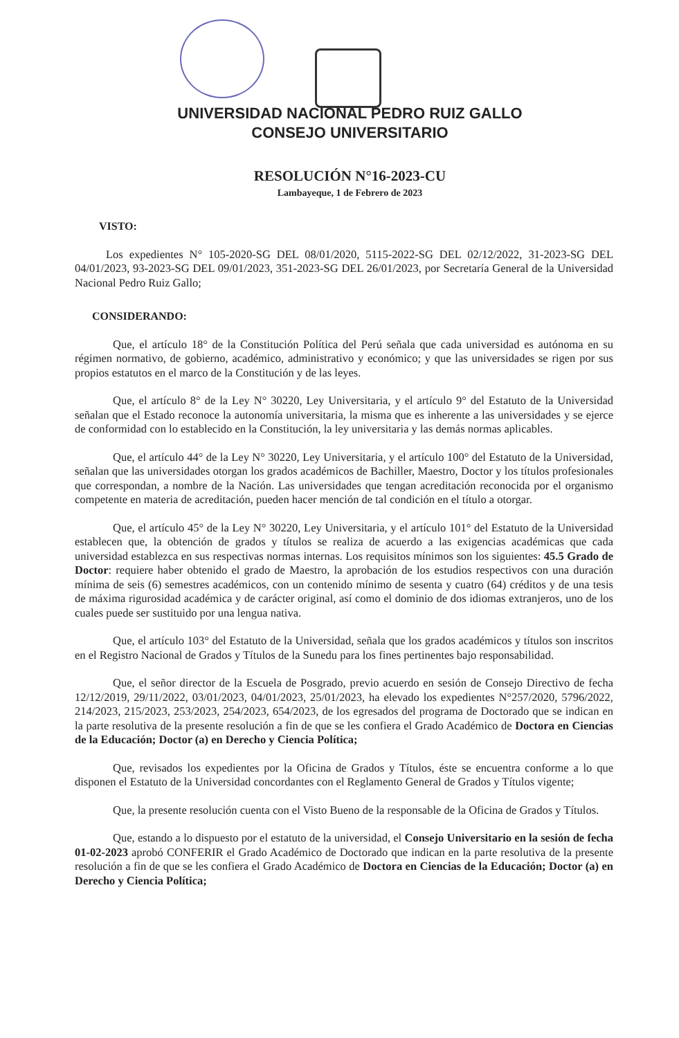UNIVERSIDAD NACIONAL PEDRO RUIZ GALLO
CONSEJO UNIVERSITARIO
RESOLUCIÓN N°16-2023-CU
Lambayeque, 1 de Febrero de 2023
VISTO:
Los expedientes N° 105-2020-SG DEL 08/01/2020, 5115-2022-SG DEL 02/12/2022, 31-2023-SG DEL 04/01/2023, 93-2023-SG DEL 09/01/2023, 351-2023-SG DEL 26/01/2023, por Secretaría General de la Universidad Nacional Pedro Ruiz Gallo;
CONSIDERANDO:
Que, el artículo 18° de la Constitución Política del Perú señala que cada universidad es autónoma en su régimen normativo, de gobierno, académico, administrativo y económico; y que las universidades se rigen por sus propios estatutos en el marco de la Constitución y de las leyes.
Que, el artículo 8° de la Ley N° 30220, Ley Universitaria, y el artículo 9° del Estatuto de la Universidad señalan que el Estado reconoce la autonomía universitaria, la misma que es inherente a las universidades y se ejerce de conformidad con lo establecido en la Constitución, la ley universitaria y las demás normas aplicables.
Que, el artículo 44° de la Ley N° 30220, Ley Universitaria, y el artículo 100° del Estatuto de la Universidad, señalan que las universidades otorgan los grados académicos de Bachiller, Maestro, Doctor y los títulos profesionales que correspondan, a nombre de la Nación. Las universidades que tengan acreditación reconocida por el organismo competente en materia de acreditación, pueden hacer mención de tal condición en el título a otorgar.
Que, el artículo 45° de la Ley N° 30220, Ley Universitaria, y el artículo 101° del Estatuto de la Universidad establecen que, la obtención de grados y títulos se realiza de acuerdo a las exigencias académicas que cada universidad establezca en sus respectivas normas internas. Los requisitos mínimos son los siguientes: 45.5 Grado de Doctor: requiere haber obtenido el grado de Maestro, la aprobación de los estudios respectivos con una duración mínima de seis (6) semestres académicos, con un contenido mínimo de sesenta y cuatro (64) créditos y de una tesis de máxima rigurosidad académica y de carácter original, así como el dominio de dos idiomas extranjeros, uno de los cuales puede ser sustituido por una lengua nativa.
Que, el artículo 103° del Estatuto de la Universidad, señala que los grados académicos y títulos son inscritos en el Registro Nacional de Grados y Títulos de la Sunedu para los fines pertinentes bajo responsabilidad.
Que, el señor director de la Escuela de Posgrado, previo acuerdo en sesión de Consejo Directivo de fecha 12/12/2019, 29/11/2022, 03/01/2023, 04/01/2023, 25/01/2023, ha elevado los expedientes N°257/2020, 5796/2022, 214/2023, 215/2023, 253/2023, 254/2023, 654/2023, de los egresados del programa de Doctorado que se indican en la parte resolutiva de la presente resolución a fin de que se les confiera el Grado Académico de Doctora en Ciencias de la Educación; Doctor (a) en Derecho y Ciencia Política;
Que, revisados los expedientes por la Oficina de Grados y Títulos, éste se encuentra conforme a lo que disponen el Estatuto de la Universidad concordantes con el Reglamento General de Grados y Títulos vigente;
Que, la presente resolución cuenta con el Visto Bueno de la responsable de la Oficina de Grados y Títulos.
Que, estando a lo dispuesto por el estatuto de la universidad, el Consejo Universitario en la sesión de fecha 01-02-2023 aprobó CONFERIR el Grado Académico de Doctorado que indican en la parte resolutiva de la presente resolución a fin de que se les confiera el Grado Académico de Doctora en Ciencias de la Educación; Doctor (a) en Derecho y Ciencia Política;